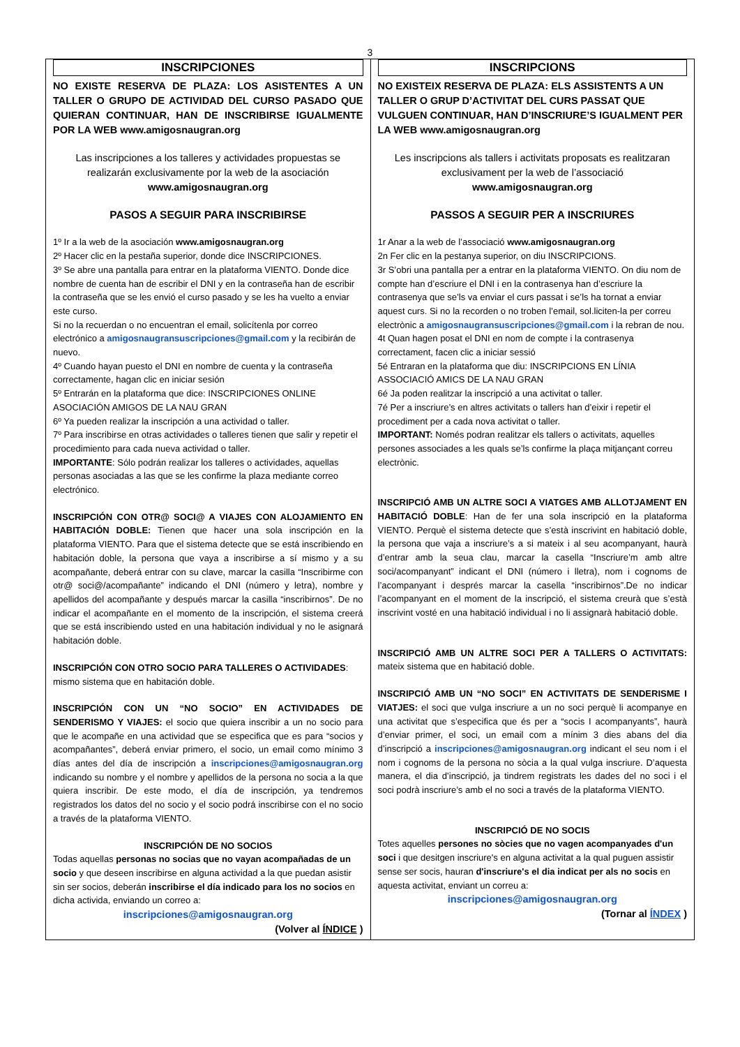3
INSCRIPCIONES
NO EXISTE RESERVA DE PLAZA: LOS ASISTENTES A UN TALLER O GRUPO DE ACTIVIDAD DEL CURSO PASADO QUE QUIERAN CONTINUAR, HAN DE INSCRIBIRSE IGUALMENTE POR LA WEB www.amigosnaugran.org
Las inscripciones a los talleres y actividades propuestas se realizarán exclusivamente por la web de la asociación
www.amigosnaugran.org
PASOS A SEGUIR PARA INSCRIBIRSE
1º Ir a la web de la asociación www.amigosnaugran.org
2º Hacer clic en la pestaña superior, donde dice INSCRIPCIONES.
3º Se abre una pantalla para entrar en la plataforma VIENTO. Donde dice nombre de cuenta han de escribir el DNI y en la contraseña han de escribir la contraseña que se les envió el curso pasado y se les ha vuelto a enviar este curso.
Si no la recuerdan o no encuentran el email, solicítenla por correo electrónico a amigosnaugransuscripciones@gmail.com y la recibirán de nuevo.
4º Cuando hayan puesto el DNI en nombre de cuenta y la contraseña correctamente, hagan clic en iniciar sesión
5º Entrarán en la plataforma que dice: INSCRIPCIONES ONLINE ASOCIACIÓN AMIGOS DE LA NAU GRAN
6º Ya pueden realizar la inscripción a una actividad o taller.
7º Para inscribirse en otras actividades o talleres tienen que salir y repetir el procedimiento para cada nueva actividad o taller.
IMPORTANTE: Sólo podrán realizar los talleres o actividades, aquellas personas asociadas a las que se les confirme la plaza mediante correo electrónico.
INSCRIPCIÓN CON OTR@ SOCI@ A VIAJES CON ALOJAMIENTO EN HABITACIÓN DOBLE: Tienen que hacer una sola inscripción en la plataforma VIENTO. Para que el sistema detecte que se está inscribiendo en habitación doble, la persona que vaya a inscribirse a sí mismo y a su acompañante, deberá entrar con su clave, marcar la casilla “Inscribirme con otr@ soci@/acompañante” indicando el DNI (número y letra), nombre y apellidos del acompañante y después marcar la casilla “inscribirnos”. De no indicar el acompañante en el momento de la inscripción, el sistema creerá que se está inscribiendo usted en una habitación individual y no le asignará habitación doble.
INSCRIPCIÓN CON OTRO SOCIO PARA TALLERES O ACTIVIDADES: mismo sistema que en habitación doble.
INSCRIPCIÓN CON UN “NO SOCIO” EN ACTIVIDADES DE SENDERISMO Y VIAJES: el socio que quiera inscribir a un no socio para que le acompañe en una actividad que se especifica que es para “socios y acompañantes”, deberá enviar primero, el socio, un email como mínimo 3 días antes del día de inscripción a inscripciones@amigosnaugran.org indicando su nombre y el nombre y apellidos de la persona no socia a la que quiera inscribir. De este modo, el día de inscripción, ya tendremos registrados los datos del no socio y el socio podrá inscribirse con el no socio a través de la plataforma VIENTO.
INSCRIPCIÓN DE NO SOCIOS
Todas aquellas personas no socias que no vayan acompañadas de un socio y que deseen inscribirse en alguna actividad a la que puedan asistir sin ser socios, deberán inscribirse el día indicado para los no socios en dicha activida, enviando un correo a:
inscripciones@amigosnaugran.org
(Volver al ÍNDICE )
INSCRIPCIONS
NO EXISTEIX RESERVA DE PLAZA: ELS ASSISTENTS A UN TALLER O GRUP D’ACTIVITAT DEL CURS PASSAT QUE VULGUEN CONTINUAR, HAN D’INSCRIURE’S IGUALMENT PER LA WEB www.amigosnaugran.org
Les inscripcions als tallers i activitats proposats es realitzaran exclusivament per la web de l’associació
www.amigosnaugran.org
PASSOS A SEGUIR PER A INSCRIURES
1r Anar a la web de l’associació www.amigosnaugran.org
2n Fer clic en la pestanya superior, on diu INSCRIPCIONS.
3r S’obri una pantalla per a entrar en la plataforma VIENTO. On diu nom de compte han d’escriure el DNI i en la contrasenya han d’escriure la contrasenya que se’ls va enviar el curs passat i se’ls ha tornat a enviar aquest curs. Si no la recorden o no troben l’email, sol.liciten-la per correu electrònic a amigosnaugransuscripciones@gmail.com i la rebran de nou.
4t Quan hagen posat el DNI en nom de compte i la contrasenya correctament, facen clic a iniciar sessió
5é Entraran en la plataforma que diu: INSCRIPCIONS EN LÍNIA ASSOCIACIÓ AMICS DE LA NAU GRAN
6é Ja poden realitzar la inscripció a una activitat o taller.
7é Per a inscriure’s en altres activitats o tallers han d’eixir i repetir el procediment per a cada nova activitat o taller.
IMPORTANT: Només podran realitzar els tallers o activitats, aquelles persones associades a les quals se’ls confirme la plaça mitjançant correu electrònic.
INSCRIPCIÓ AMB UN ALTRE SOCI A VIATGES AMB ALLOTJAMENT EN HABITACIÓ DOBLE: Han de fer una sola inscripció en la plataforma VIENTO. Perquè el sistema detecte que s’està inscrivint en habitació doble, la persona que vaja a inscriure’s a si mateix i al seu acompanyant, haurà d’entrar amb la seua clau, marcar la casella “Inscriure’m amb altre soci/acompanyant” indicant el DNI (número i lletra), nom i cognoms de l’acompanyant i després marcar la casella “inscribirnos”.De no indicar l’acompanyant en el moment de la inscripció, el sistema creurà que s’està inscrivint vosté en una habitació individual i no li assignarà habitació doble.
INSCRIPCIÓ AMB UN ALTRE SOCI PER A TALLERS O ACTIVITATS: mateix sistema que en habitació doble.
INSCRIPCIÓ AMB UN “NO SOCI” EN ACTIVITATS DE SENDERISME I VIATJES: el soci que vulga inscriure a un no soci perquè li acompanye en una activitat que s’especifica que és per a “socis I acompanyants”, haurà d’enviar primer, el soci, un email com a mínim 3 dies abans del dia d’inscripció a inscripciones@amigosnaugran.org indicant el seu nom i el nom i cognoms de la persona no sòcia a la qual vulga inscriure. D’aquesta manera, el dia d’inscripció, ja tindrem registrats les dades del no soci i el soci podrà inscriure’s amb el no soci a través de la plataforma VIENTO.
INSCRIPCIÓ DE NO SOCIS
Totes aquelles persones no sòcies que no vagen acompanyades d'un soci i que desitgen inscriure's en alguna activitat a la qual puguen assistir sense ser socis, hauran d'inscriure's el dia indicat per als no socis en aquesta activitat, enviant un correu a:
inscripciones@amigosnaugran.org
(Tornar al ÍNDEX )